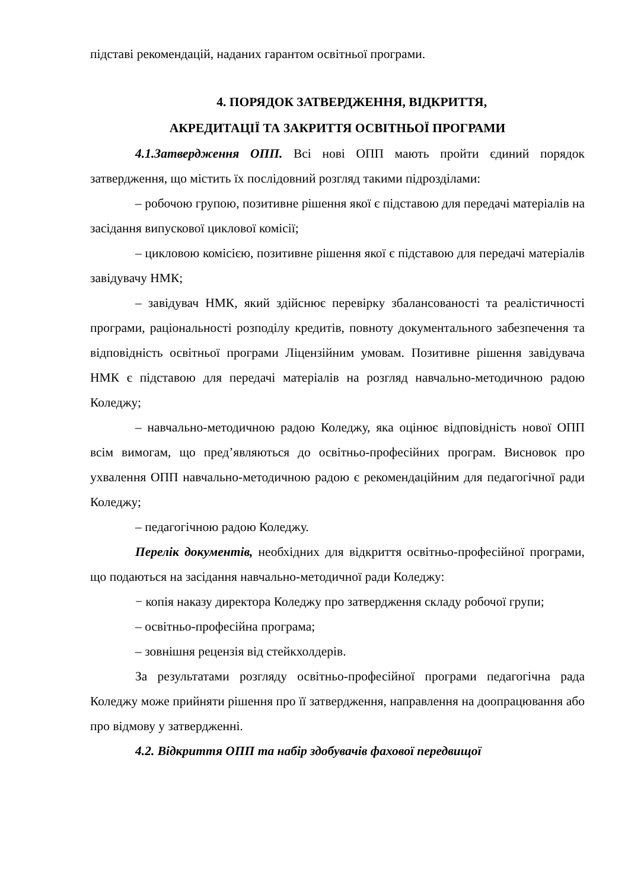підставі рекомендацій, наданих гарантом освітньої програми.
4. ПОРЯДОК ЗАТВЕРДЖЕННЯ, ВІДКРИТТЯ,
АКРЕДИТАЦІЇ ТА ЗАКРИТТЯ ОСВІТНЬОЇ ПРОГРАМИ
4.1.Затвердження ОПП. Всі нові ОПП мають пройти єдиний порядок затвердження, що містить їх послідовний розгляд такими підрозділами:
– робочою групою, позитивне рішення якої є підставою для передачі матеріалів на засідання випускової циклової комісії;
– цикловою комісією, позитивне рішення якої є підставою для передачі матеріалів завідувачу НМК;
– завідувач НМК, який здійснює перевірку збалансованості та реалістичності програми, раціональності розподілу кредитів, повноту документального забезпечення та відповідність освітньої програми Ліцензійним умовам. Позитивне рішення завідувача НМК є підставою для передачі матеріалів на розгляд навчально-методичною радою Коледжу;
– навчально-методичною радою Коледжу, яка оцінює відповідність нової ОПП всім вимогам, що пред’являються до освітньо-професійних програм. Висновок про ухвалення ОПП навчально-методичною радою є рекомендаційним для педагогічної ради Коледжу;
– педагогічною радою Коледжу.
Перелік документів, необхідних для відкриття освітньо-професійної програми, що подаються на засідання навчально-методичної ради Коледжу:
− копія наказу директора Коледжу про затвердження складу робочої групи;
– освітньо-професійна програма;
– зовнішня рецензія від стейкхолдерів.
За результатами розгляду освітньо-професійної програми педагогічна рада Коледжу може прийняти рішення про її затвердження, направлення на доопрацювання або про відмову у затвердженні.
4.2. Відкриття ОПП та набір здобувачів фахової передвищої